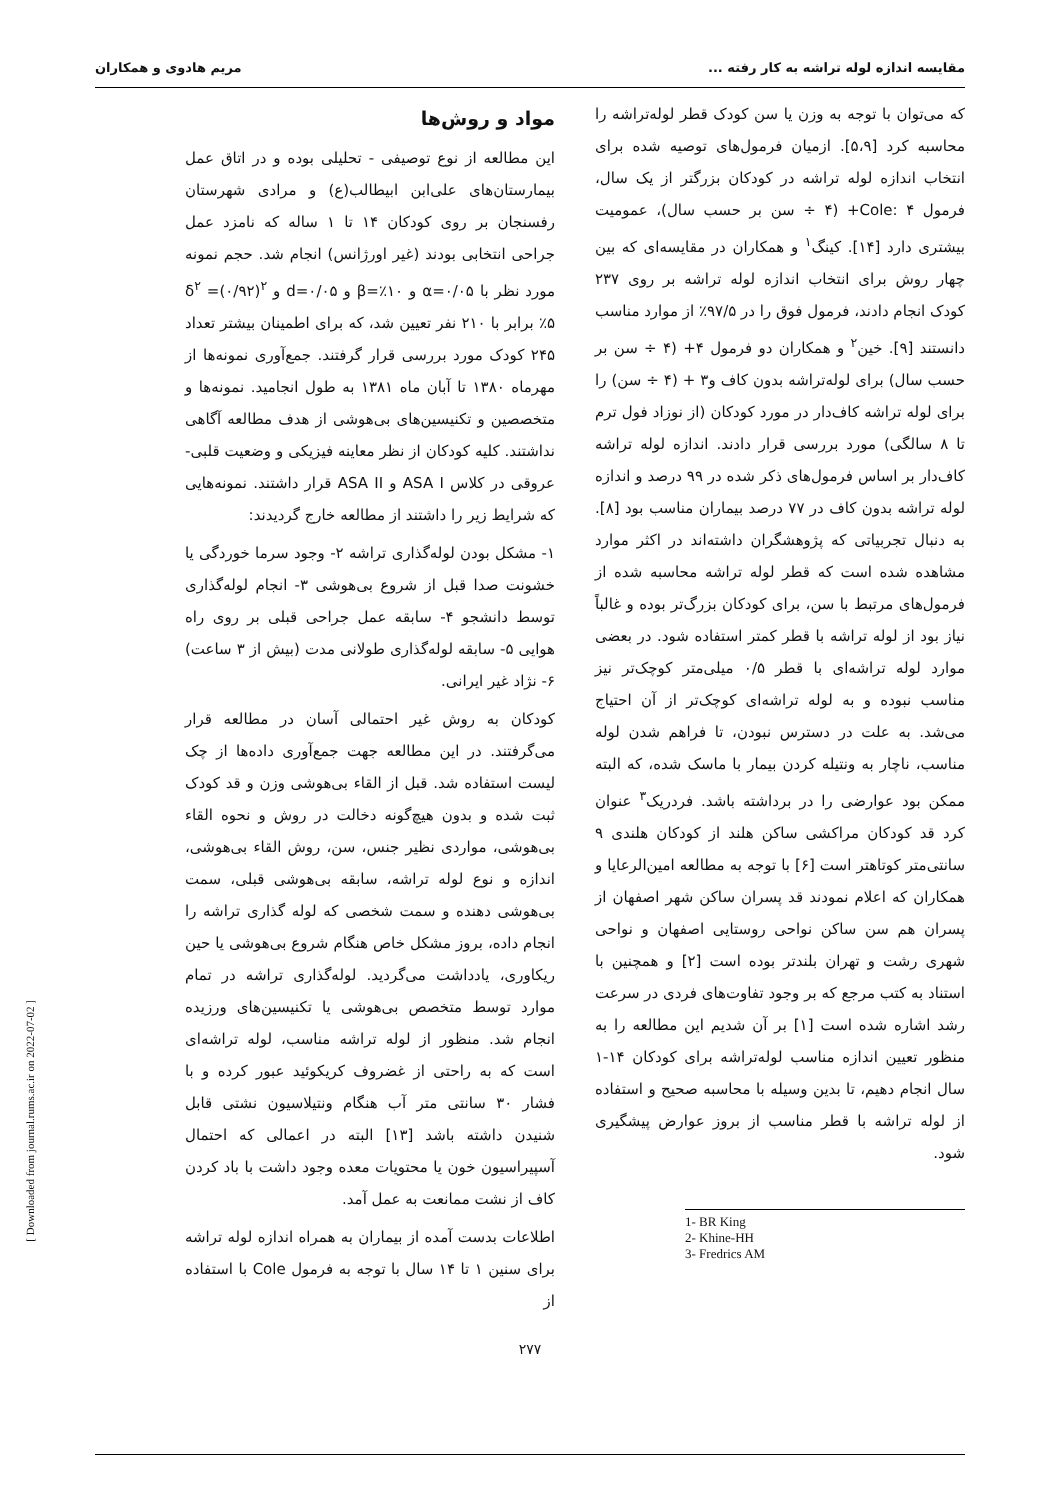مقایسه اندازه لوله تراشه به کار رفته ... مریم هادوی و همکاران
که می‌توان با توجه به وزن یا سن کودک قطر لوله‌تراشه را محاسبه کرد [۵،۹]. ازمیان فرمول‌های توصیه شده برای انتخاب اندازه لوله تراشه در کودکان بزرگتر از یک سال، فرمول Cole: ۴+ (۴ ÷ سن بر حسب سال)، عمومیت بیشتری دارد [۱۴]. کینگ<sup>۱</sup> و همکاران در مقایسه‌ای که بین چهار روش برای انتخاب اندازه لوله تراشه بر روی ۲۳۷ کودک انجام دادند، فرمول فوق را در ۹۷/۵٪ از موارد مناسب دانستند [۹]. خین<sup>۲</sup> و همکاران دو فرمول ۴+ (۴ ÷ سن بر حسب سال) برای لوله‌تراشه بدون کاف و۳ + (۴ ÷ سن) را برای لوله تراشه کاف‌دار در مورد کودکان (از نوزاد فول ترم تا ۸ سالگی) مورد بررسی قرار دادند. اندازه لوله تراشه کاف‌دار بر اساس فرمول‌های ذکر شده در ۹۹ درصد و اندازه لوله تراشه بدون کاف در ۷۷ درصد بیماران مناسب بود [۸]. به دنبال تجربیاتی که پژوهشگران داشته‌اند در اکثر موارد مشاهده شده است که قطر لوله تراشه محاسبه شده از فرمول‌های مرتبط با سن، برای کودکان بزرگ‌تر بوده و غالباً نیاز بود از لوله تراشه با قطر کمتر استفاده شود. در بعضی موارد لوله تراشه‌ای با قطر ۰/۵ میلی‌متر کوچک‌تر نیز مناسب نبوده و به لوله تراشه‌ای کوچک‌تر از آن احتیاج می‌شد. به علت در دسترس نبودن، تا فراهم شدن لوله مناسب، ناچار به ونتیله کردن بیمار با ماسک شده، که البته ممکن بود عوارضی را در برداشته باشد. فردریک<sup>۳</sup> عنوان کرد قد کودکان مراکشی ساکن هلند از کودکان هلندی ۹ سانتی‌متر کوتاهتر است [۶] با توجه به مطالعه امین‌الرعایا و همکاران که اعلام نمودند قد پسران ساکن شهر اصفهان از پسران هم سن ساکن نواحی روستایی اصفهان و نواحی شهری رشت و تهران بلندتر بوده است [۲] و همچنین با استناد به کتب مرجع که بر وجود تفاوت‌های فردی در سرعت رشد اشاره شده است [۱] بر آن شدیم این مطالعه را به منظور تعیین اندازه مناسب لوله‌تراشه برای کودکان ۱۴-۱ سال انجام دهیم، تا بدین وسیله با محاسبه صحیح و استفاده از لوله تراشه با قطر مناسب از بروز عوارض پیشگیری شود.
1- BR King
2- Khine-HH
3- Fredrics AM
مواد و روش‌ها
این مطالعه از نوع توصیفی - تحلیلی بوده و در اتاق عمل بیمارستان‌های علی‌ابن ابیطالب(ع) و مرادی شهرستان رفسنجان بر روی کودکان ۱۴ تا ۱ ساله که نامزد عمل جراحی انتخابی بودند (غیر اورژانس) انجام شد. حجم نمونه مورد نظر با α=۰/۰۵ و β=٪۱۰ و d=۰/۰۵ و δ<sup>۲</sup> =(۰/۹۲)<sup>۲</sup> ٪۵ برابر با ۲۱۰ نفر تعیین شد، که برای اطمینان بیشتر تعداد ۲۴۵ کودک مورد بررسی قرار گرفتند. جمع‌آوری نمونه‌ها از مهرماه ۱۳۸۰ تا آبان ماه ۱۳۸۱ به طول انجامید. نمونه‌ها و متخصصین و تکنیسین‌های بی‌هوشی از هدف مطالعه آگاهی نداشتند. کلیه کودکان از نظر معاینه فیزیکی و وضعیت قلبی-عروقی در کلاس ASA I و ASA II قرار داشتند. نمونه‌هایی که شرایط زیر را داشتند از مطالعه خارج گردیدند:
۱- مشکل بودن لوله‌گذاری تراشه ۲- وجود سرما خوردگی یا خشونت صدا قبل از شروع بی‌هوشی ۳- انجام لوله‌گذاری توسط دانشجو ۴- سابقه عمل جراحی قبلی بر روی راه هوایی ۵- سابقه لوله‌گذاری طولانی مدت (بیش از ۳ ساعت) ۶- نژاد غیر ایرانی.
کودکان به روش غیر احتمالی آسان در مطالعه قرار می‌گرفتند. در این مطالعه جهت جمع‌آوری داده‌ها از چک لیست استفاده شد. قبل از القاء بی‌هوشی وزن و قد کودک ثبت شده و بدون هیچ‌گونه دخالت در روش و نحوه القاء بی‌هوشی، مواردی نظیر جنس، سن، روش القاء بی‌هوشی، اندازه و نوع لوله تراشه، سابقه بی‌هوشی قبلی، سمت بی‌هوشی دهنده و سمت شخصی که لوله گذاری تراشه را انجام داده، بروز مشکل خاص هنگام شروع بی‌هوشی یا حین ریکاوری، یادداشت می‌گردید. لوله‌گذاری تراشه در تمام موارد توسط متخصص بی‌هوشی یا تکنیسین‌های ورزیده انجام شد. منظور از لوله تراشه مناسب، لوله تراشه‌ای است که به راحتی از غضروف کریکوئید عبور کرده و با فشار ۳۰ سانتی متر آب هنگام ونتیلاسیون نشتی قابل شنیدن داشته باشد [۱۳] البته در اعمالی که احتمال آسپیراسیون خون یا محتویات معده وجود داشت با باد کردن کاف از نشت ممانعت به عمل آمد.
اطلاعات بدست آمده از بیماران به همراه اندازه لوله تراشه برای سنین ۱ تا ۱۴ سال با توجه به فرمول Cole با استفاده از
۲۷۷
[ Downloaded from journal.rums.ac.ir on 2022-07-02 ]